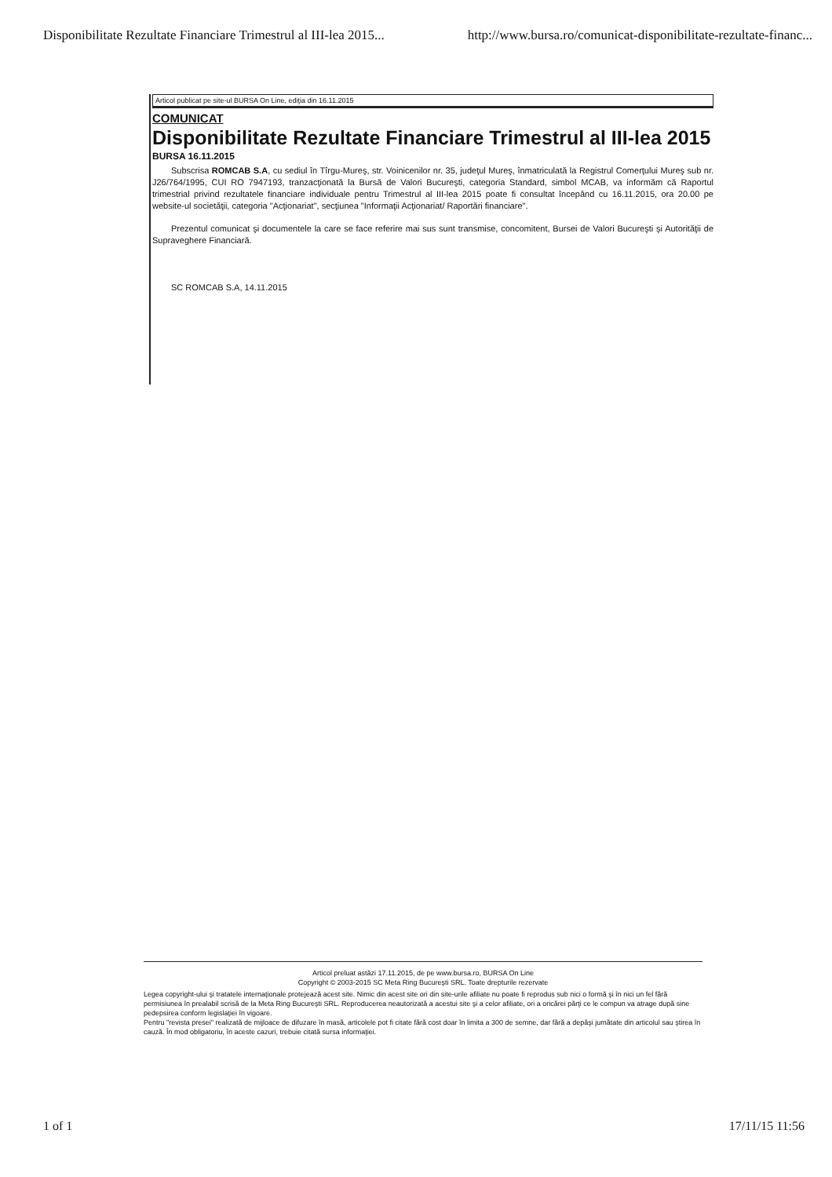Disponibilitate Rezultate Financiare Trimestrul al III-lea 2015... http://www.bursa.ro/comunicat-disponibilitate-rezultate-financ...
Articol publicat pe site-ul BURSA On Line, ediţia din 16.11.2015
COMUNICAT
Disponibilitate Rezultate Financiare Trimestrul al III-lea 2015
BURSA 16.11.2015
Subscrisa ROMCAB S.A, cu sediul în Tîrgu-Mureş, str. Voinicenilor nr. 35, judeţul Mureş, înmatriculată la Registrul Comerţului Mureş sub nr. J26/764/1995, CUI RO 7947193, tranzacţionată la Bursă de Valori Bucureşti, categoria Standard, simbol MCAB, va informăm că Raportul trimestrial privind rezultatele financiare individuale pentru Trimestrul al III-lea 2015 poate fi consultat începând cu 16.11.2015, ora 20.00 pe website-ul societăţii, categoria "Acţionariat", secţiunea "Informaţii Acţionariat/ Raportări financiare".
Prezentul comunicat şi documentele la care se face referire mai sus sunt transmise, concomitent, Bursei de Valori Bucureşti şi Autorităţii de Supraveghere Financiară.
SC ROMCAB S.A, 14.11.2015
Articol preluat astăzi 17.11.2015, de pe www.bursa.ro, BURSA On Line
Copyright © 2003-2015 SC Meta Ring Bucureşti SRL. Toate drepturile rezervate
Legea copyright-ului şi tratatele internaţionale protejează acest site. Nimic din acest site ori din site-urile afiliate nu poate fi reprodus sub nici o formă şi în nici un fel fără permisiunea în prealabil scrisă de la Meta Ring Bucureşti SRL. Reproducerea neautorizată a acestui site şi a celor afiliate, ori a oricărei părţi ce le compun va atrage după sine pedepsirea conform legislaţiei în vigoare.
Pentru "revista presei" realizată de mijloace de difuzare în masă, articolele pot fi citate fără cost doar în limita a 300 de semne, dar fără a depăşi jumătate din articolul sau ştirea în cauză. În mod obligatoriu, în aceste cazuri, trebuie citată sursa informaţiei.
1 of 1 17/11/15 11:56